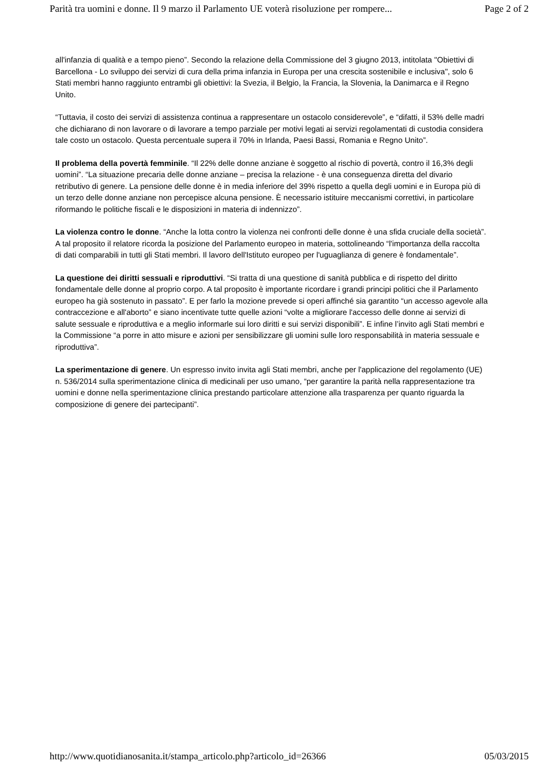Parità tra uomini e donne. Il 9 marzo il Parlamento UE voterà risoluzione per rompere... Page 2 of 2
all'infanzia di qualità e a tempo pieno”. Secondo la relazione della Commissione del 3 giugno 2013, intitolata "Obiettivi di Barcellona - Lo sviluppo dei servizi di cura della prima infanzia in Europa per una crescita sostenibile e inclusiva", solo 6 Stati membri hanno raggiunto entrambi gli obiettivi: la Svezia, il Belgio, la Francia, la Slovenia, la Danimarca e il Regno Unito.
“Tuttavia, il costo dei servizi di assistenza continua a rappresentare un ostacolo considerevole”, e “difatti, il 53% delle madri che dichiarano di non lavorare o di lavorare a tempo parziale per motivi legati ai servizi regolamentati di custodia considera tale costo un ostacolo. Questa percentuale supera il 70% in Irlanda, Paesi Bassi, Romania e Regno Unito”.
Il problema della povertà femminile. “Il 22% delle donne anziane è soggetto al rischio di povertà, contro il 16,3% degli uomini”. “La situazione precaria delle donne anziane – precisa la relazione - è una conseguenza diretta del divario retributivo di genere. La pensione delle donne è in media inferiore del 39% rispetto a quella degli uomini e in Europa più di un terzo delle donne anziane non percepisce alcuna pensione. È necessario istituire meccanismi correttivi, in particolare riformando le politiche fiscali e le disposizioni in materia di indennizzo”.
La violenza contro le donne. “Anche la lotta contro la violenza nei confronti delle donne è una sfida cruciale della società”. A tal proposito il relatore ricorda la posizione del Parlamento europeo in materia, sottolineando “l'importanza della raccolta di dati comparabili in tutti gli Stati membri. Il lavoro dell'Istituto europeo per l'uguaglianza di genere è fondamentale”.
La questione dei diritti sessuali e riproduttivi. “Si tratta di una questione di sanità pubblica e di rispetto del diritto fondamentale delle donne al proprio corpo. A tal proposito è importante ricordare i grandi principi politici che il Parlamento europeo ha già sostenuto in passato”. E per farlo la mozione prevede si operi affinché sia garantito “un accesso agevole alla contraccezione e all'aborto” e siano incentivate tutte quelle azioni “volte a migliorare l'accesso delle donne ai servizi di salute sessuale e riproduttiva e a meglio informarle sui loro diritti e sui servizi disponibili”. E infine l’invito agli Stati membri e la Commissione “a porre in atto misure e azioni per sensibilizzare gli uomini sulle loro responsabilità in materia sessuale e riproduttiva”.
La sperimentazione di genere. Un espresso invito invita agli Stati membri, anche per l'applicazione del regolamento (UE) n. 536/2014 sulla sperimentazione clinica di medicinali per uso umano, “per garantire la parità nella rappresentazione tra uomini e donne nella sperimentazione clinica prestando particolare attenzione alla trasparenza per quanto riguarda la composizione di genere dei partecipanti”.
http://www.quotidianosanita.it/stampa_articolo.php?articolo_id=26366 05/03/2015